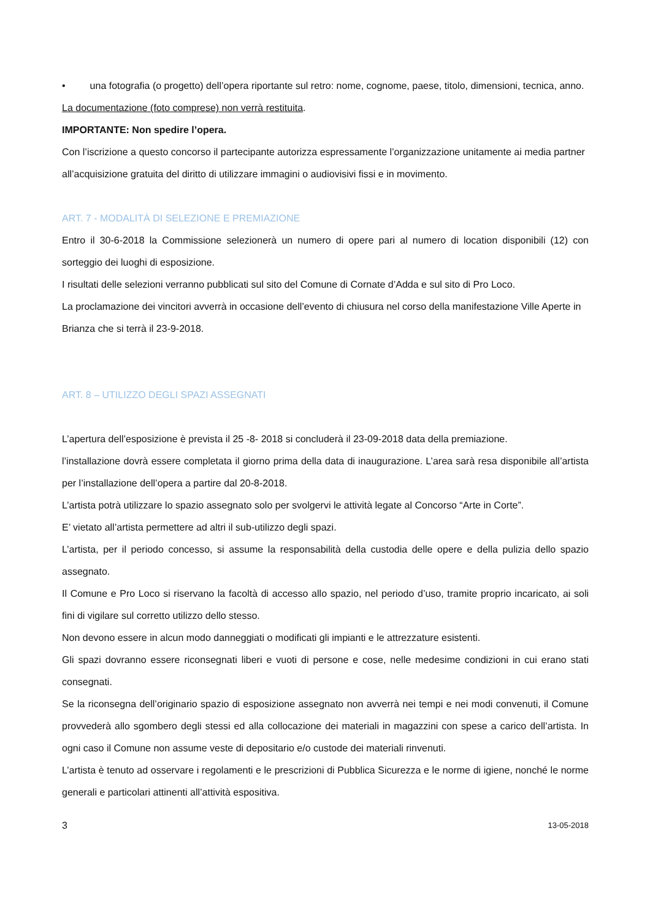• una fotografia (o progetto) dell’opera riportante sul retro: nome, cognome, paese, titolo, dimensioni, tecnica, anno.
La documentazione (foto comprese) non verrà restituita.
IMPORTANTE: Non spedire l’opera.
Con l’iscrizione a questo concorso il partecipante autorizza espressamente l’organizzazione unitamente ai media partner all’acquisizione gratuita del diritto di utilizzare immagini o audiovisivi fissi e in movimento.
ART. 7 - MODALITÀ DI SELEZIONE E PREMIAZIONE
Entro il 30-6-2018 la Commissione selezionerà un numero di opere pari al numero di location disponibili (12) con sorteggio dei luoghi di esposizione.
I risultati delle selezioni verranno pubblicati sul sito del Comune di Cornate d’Adda e sul sito di Pro Loco.
La proclamazione dei vincitori avverrà in occasione dell’evento di chiusura nel corso della manifestazione Ville Aperte in Brianza che si terrà il 23-9-2018.
ART. 8 – UTILIZZO DEGLI SPAZI ASSEGNATI
L’apertura dell’esposizione è prevista il 25 -8- 2018 si concluderà il 23-09-2018 data della premiazione.
l’installazione dovrà essere completata il giorno prima della data di inaugurazione. L’area sarà resa disponibile all’artista per l’installazione dell’opera a partire dal 20-8-2018.
L’artista potrà utilizzare lo spazio assegnato solo per svolgervi le attività legate al Concorso “Arte in Corte”.
E’ vietato all’artista permettere ad altri il sub-utilizzo degli spazi.
L’artista, per il periodo concesso, si assume la responsabilità della custodia delle opere e della pulizia dello spazio assegnato.
Il Comune e Pro Loco si riservano la facoltà di accesso allo spazio, nel periodo d’uso, tramite proprio incaricato, ai soli fini di vigilare sul corretto utilizzo dello stesso.
Non devono essere in alcun modo danneggiati o modificati gli impianti e le attrezzature esistenti.
Gli spazi dovranno essere riconsegnati liberi e vuoti di persone e cose, nelle medesime condizioni in cui erano stati consegnati.
Se la riconsegna dell’originario spazio di esposizione assegnato non avverrà nei tempi e nei modi convenuti, il Comune provvederà allo sgombero degli stessi ed alla collocazione dei materiali in magazzini con spese a carico dell’artista. In ogni caso il Comune non assume veste di depositario e/o custode dei materiali rinvenuti.
L’artista è tenuto ad osservare i regolamenti e le prescrizioni di Pubblica Sicurezza e le norme di igiene, nonché le norme generali e particolari attinenti all’attività espositiva.
3 13-05-2018